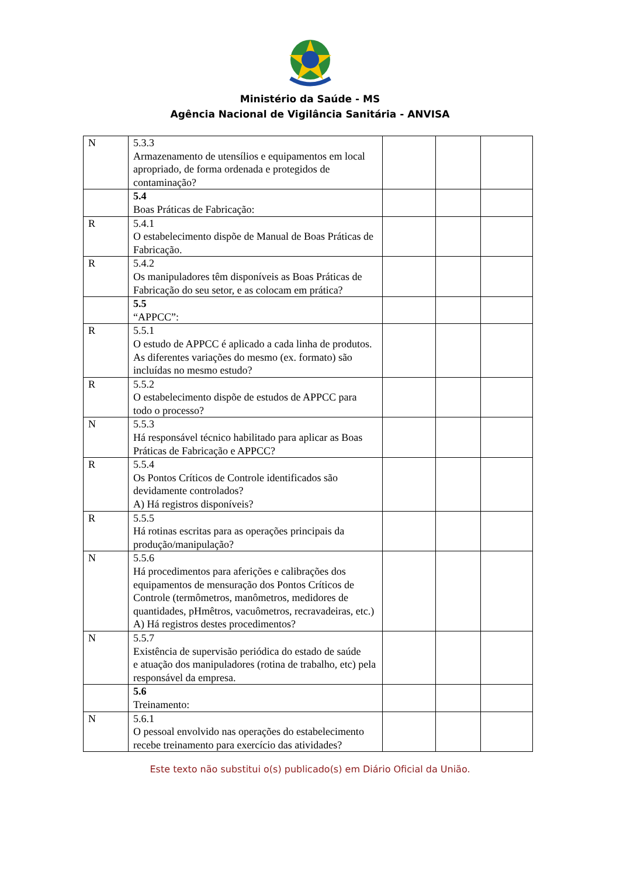Ministério da Saúde - MS
Agência Nacional de Vigilância Sanitária - ANVISA
| N | 5.3.3 Armazenamento de utensílios e equipamentos em local apropriado, de forma ordenada e protegidos de contaminação? | | | |
| | 5.4 Boas Práticas de Fabricação: | | | |
| R | 5.4.1 O estabelecimento dispõe de Manual de Boas Práticas de Fabricação. | | | |
| R | 5.4.2 Os manipuladores têm disponíveis as Boas Práticas de Fabricação do seu setor, e as colocam em prática? | | | |
| | 5.5 “APPCC”: | | | |
| R | 5.5.1 O estudo de APPCC é aplicado a cada linha de produtos. As diferentes variações do mesmo (ex. formato) são incluídas no mesmo estudo? | | | |
| R | 5.5.2 O estabelecimento dispõe de estudos de APPCC para todo o processo? | | | |
| N | 5.5.3 Há responsável técnico habilitado para aplicar as Boas Práticas de Fabricação e APPCC? | | | |
| R | 5.5.4 Os Pontos Críticos de Controle identificados são devidamente controlados? A) Há registros disponíveis? | | | |
| R | 5.5.5 Há rotinas escritas para as operações principais da produção/manipulação? | | | |
| N | 5.5.6 Há procedimentos para aferições e calibrações dos equipamentos de mensuração dos Pontos Críticos de Controle (termômetros, manômetros, medidores de quantidades, pHmêtros, vacuômetros, recravadeiras, etc.) A) Há registros destes procedimentos? | | | |
| N | 5.5.7 Existência de supervisão periódica do estado de saúde e atuação dos manipuladores (rotina de trabalho, etc) pela responsável da empresa. | | | |
| | 5.6 Treinamento: | | | |
| N | 5.6.1 O pessoal envolvido nas operações do estabelecimento recebe treinamento para exercício das atividades? | | | |
Este texto não substitui o(s) publicado(s) em Diário Oficial da União.